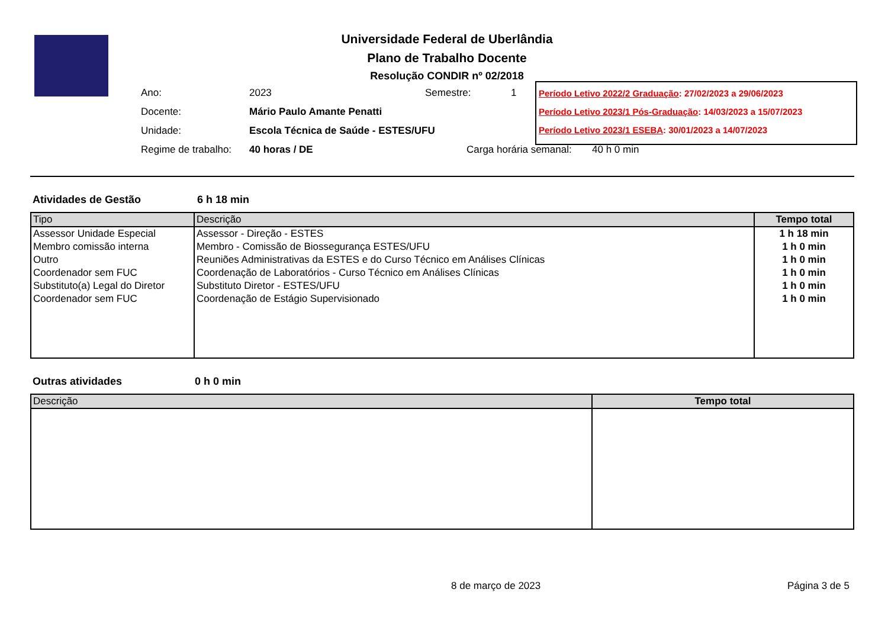Universidade Federal de Uberlândia
Plano de Trabalho Docente
Resolução CONDIR nº 02/2018
Ano: 2023 Semestre: 1
Docente: Mário Paulo Amante Penatti
Unidade: Escola Técnica de Saúde - ESTES/UFU
Regime de trabalho: 40 horas / DE Carga horária semanal: 40 h 0 min
Período Letivo 2022/2 Graduação: 27/02/2023 a 29/06/2023
Período Letivo 2023/1 Pós-Graduação: 14/03/2023 a 15/07/2023
Período Letivo 2023/1 ESEBA: 30/01/2023 a 14/07/2023
Atividades de Gestão 6 h 18 min
| Tipo | Descrição | Tempo total |
| --- | --- | --- |
| Assessor Unidade Especial | Assessor - Direção - ESTES | 1 h 18 min |
| Membro comissão interna | Membro - Comissão de Biossegurança ESTES/UFU | 1 h 0 min |
| Outro | Reuniões Administrativas da ESTES e do Curso Técnico em Análises Clínicas | 1 h 0 min |
| Coordenador sem FUC | Coordenação de Laboratórios - Curso Técnico em Análises Clínicas | 1 h 0 min |
| Substituto(a) Legal do Diretor | Substituto Diretor - ESTES/UFU | 1 h 0 min |
| Coordenador sem FUC | Coordenação de Estágio Supervisionado | 1 h 0 min |
Outras atividades 0 h 0 min
| Descrição | Tempo total |
| --- | --- |
8 de março de 2023 Página 3 de 5